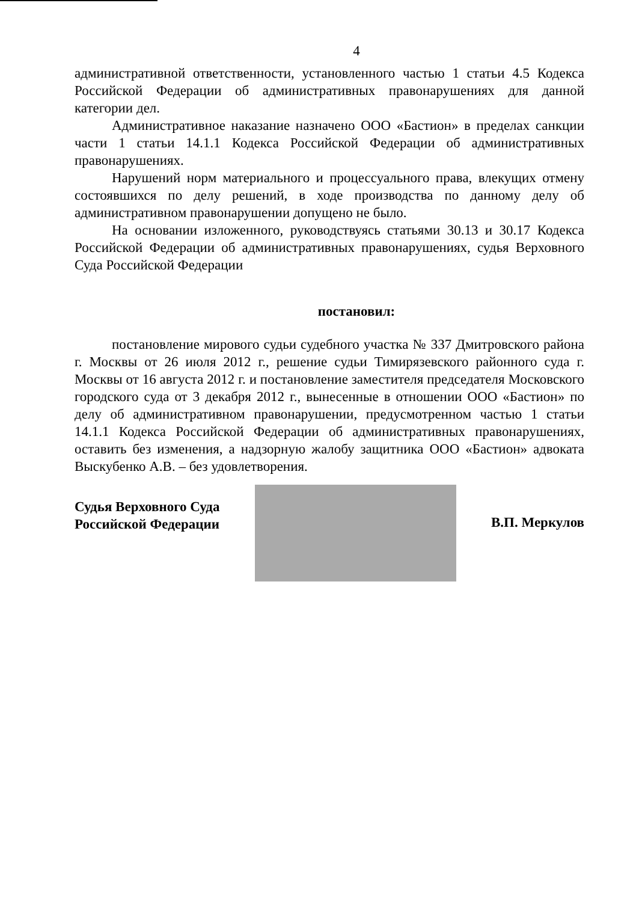4
административной ответственности, установленного частью 1 статьи 4.5 Кодекса Российской Федерации об административных правонарушениях для данной категории дел.
Административное наказание назначено ООО «Бастион» в пределах санкции части 1 статьи 14.1.1 Кодекса Российской Федерации об административных правонарушениях.
Нарушений норм материального и процессуального права, влекущих отмену состоявшихся по делу решений, в ходе производства по данному делу об административном правонарушении допущено не было.
На основании изложенного, руководствуясь статьями 30.13 и 30.17 Кодекса Российской Федерации об административных правонарушениях, судья Верховного Суда Российской Федерации
постановил:
постановление мирового судьи судебного участка № 337 Дмитровского района г. Москвы от 26 июля 2012 г., решение судьи Тимирязевского районного суда г. Москвы от 16 августа 2012 г. и постановление заместителя председателя Московского городского суда от 3 декабря 2012 г., вынесенные в отношении ООО «Бастион» по делу об административном правонарушении, предусмотренном частью 1 статьи 14.1.1 Кодекса Российской Федерации об административных правонарушениях, оставить без изменения, а надзорную жалобу защитника ООО «Бастион» адвоката Выскубенко А.В. – без удовлетворения.
Судья Верховного Суда
Российской Федерации
В.П. Меркулов